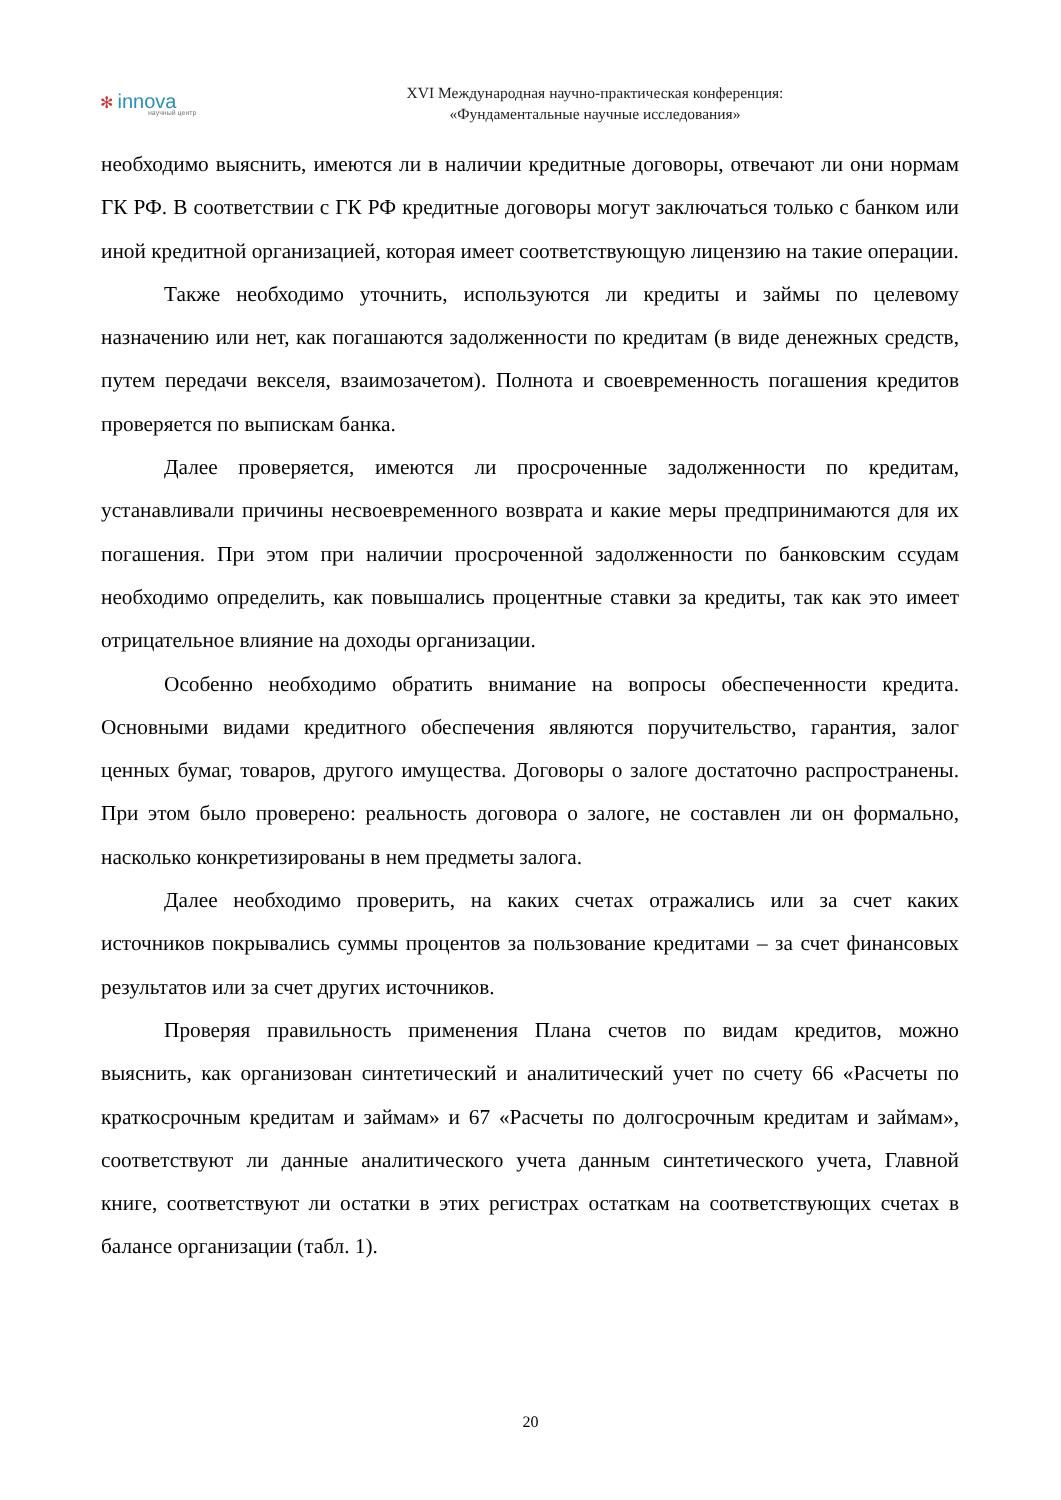✻ innova
научный центр
XVI Международная научно-практическая конференция:
«Фундаментальные научные исследования»
необходимо выяснить, имеются ли в наличии кредитные договоры, отвечают ли они нормам ГК РФ. В соответствии с ГК РФ кредитные договоры могут заключаться только с банком или иной кредитной организацией, которая имеет соответствующую лицензию на такие операции.
Также необходимо уточнить, используются ли кредиты и займы по целевому назначению или нет, как погашаются задолженности по кредитам (в виде денежных средств, путем передачи векселя, взаимозачетом). Полнота и своевременность погашения кредитов проверяется по выпискам банка.
Далее проверяется, имеются ли просроченные задолженности по кредитам, устанавливали причины несвоевременного возврата и какие меры предпринимаются для их погашения. При этом при наличии просроченной задолженности по банковским ссудам необходимо определить, как повышались процентные ставки за кредиты, так как это имеет отрицательное влияние на доходы организации.
Особенно необходимо обратить внимание на вопросы обеспеченности кредита. Основными видами кредитного обеспечения являются поручительство, гарантия, залог ценных бумаг, товаров, другого имущества. Договоры о залоге достаточно распространены. При этом было проверено: реальность договора о залоге, не составлен ли он формально, насколько конкретизированы в нем предметы залога.
Далее необходимо проверить, на каких счетах отражались или за счет каких источников покрывались суммы процентов за пользование кредитами – за счет финансовых результатов или за счет других источников.
Проверяя правильность применения Плана счетов по видам кредитов, можно выяснить, как организован синтетический и аналитический учет по счету 66 «Расчеты по краткосрочным кредитам и займам» и 67 «Расчеты по долгосрочным кредитам и займам», соответствуют ли данные аналитического учета данным синтетического учета, Главной книге, соответствуют ли остатки в этих регистрах остаткам на соответствующих счетах в балансе организации (табл. 1).
20